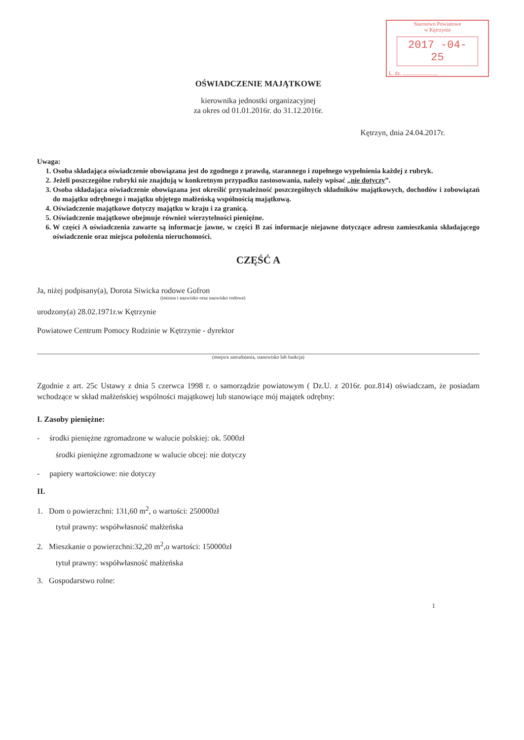Starostwo Powiatowe
w Kętrzynie
2017 -04- 25
L. dz. ..........................
OŚWIADCZENIE MAJĄTKOWE
kierownika jednostki organizacyjnej
za okres od 01.01.2016r. do 31.12.2016r.
Kętrzyn, dnia 24.04.2017r.
Uwaga:
1. Osoba składająca oświadczenie obowiązana jest do zgodnego z prawdą, starannego i zupełnego wypełnienia każdej z rubryk.
2. Jeżeli poszczególne rubryki nie znajdują w konkretnym przypadku zastosowania, należy wpisać „nie dotyczy”.
3. Osoba składająca oświadczenie obowiązana jest określić przynależność poszczególnych składników majątkowych, dochodów i zobowiązań do majątku odrębnego i majątku objętego małżeńską wspólnością majątkową.
4. Oświadczenie majątkowe dotyczy majątku w kraju i za granicą.
5. Oświadczenie majątkowe obejmuje również wierzytelności pieniężne.
6. W części A oświadczenia zawarte są informacje jawne, w części B zaś informacje niejawne dotyczące adresu zamieszkania składającego oświadczenie oraz miejsca położenia nieruchomości.
CZĘŚĆ A
Ja, niżej podpisany(a), Dorota Siwicka rodowe Gofron
(imiona i nazwisko oraz nazwisko rodowe)
urodzony(a) 28.02.1971r.w Kętrzynie
Powiatowe Centrum Pomocy Rodzinie w Kętrzynie - dyrektor
(miejsce zatrudnienia, stanowisko lub funkcja)
Zgodnie z art. 25c Ustawy z dnia 5 czerwca 1998 r. o samorządzie powiatowym ( Dz.U. z 2016r. poz.814) oświadczam, że posiadam wchodzące w skład małżeńskiej wspólności majątkowej lub stanowiące mój majątek odrębny:
I. Zasoby pieniężne:
- środki pieniężne zgromadzone w walucie polskiej: ok. 5000zł
środki pieniężne zgromadzone w walucie obcej: nie dotyczy
- papiery wartościowe: nie dotyczy
II.
1. Dom o powierzchni: 131,60 m<sup>2</sup>, o wartości: 250000zł
tytuł prawny: współwłasność małżeńska
2. Mieszkanie o powierzchni:32,20 m<sup>2</sup>,o wartości: 150000zł
tytuł prawny: współwłasność małżeńska
3. Gospodarstwo rolne:
1